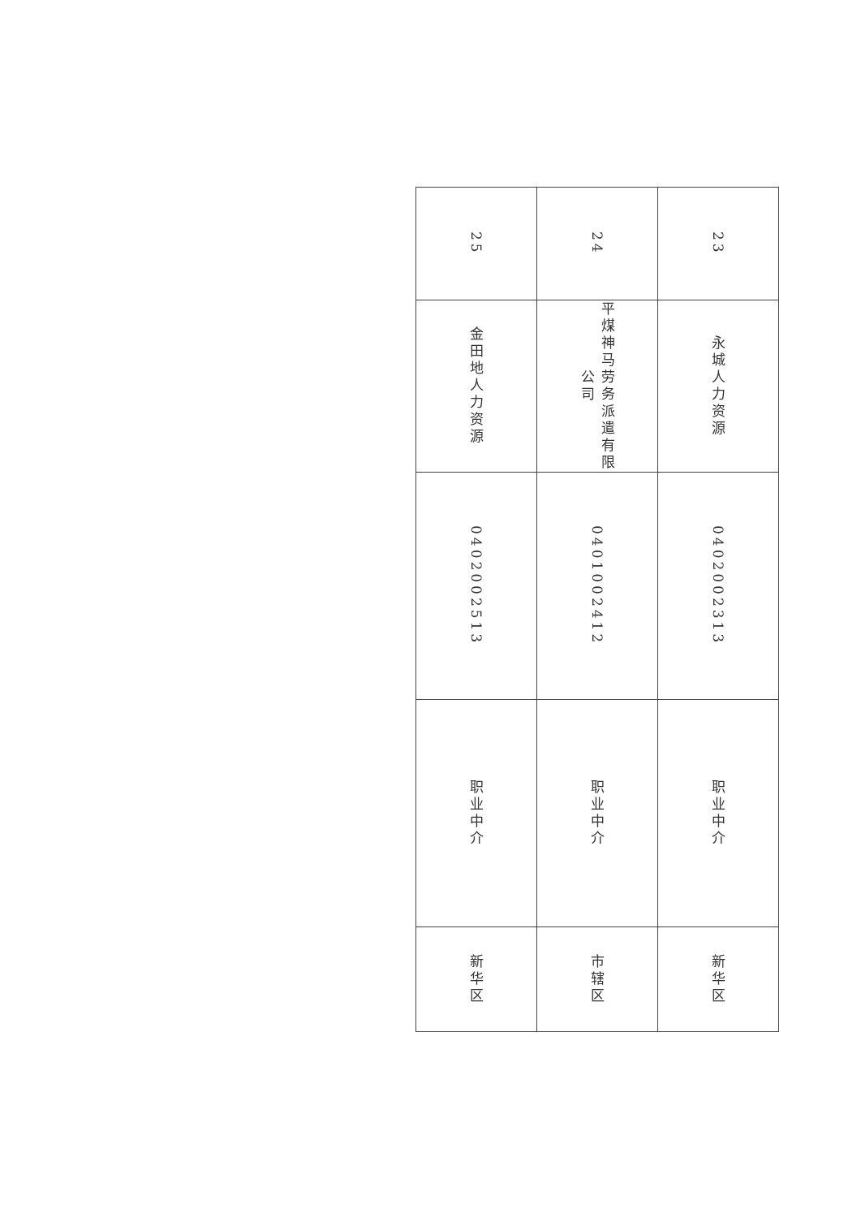| 23 | 永城人力资源 | 0402002313 | 职业中介 | 新华区 |
| 24 | 平煤神马劳务派遣有限公司 | 0401002412 | 职业中介 | 市辖区 |
| 25 | 金田地人力资源 | 0402002513 | 职业中介 | 新华区 |